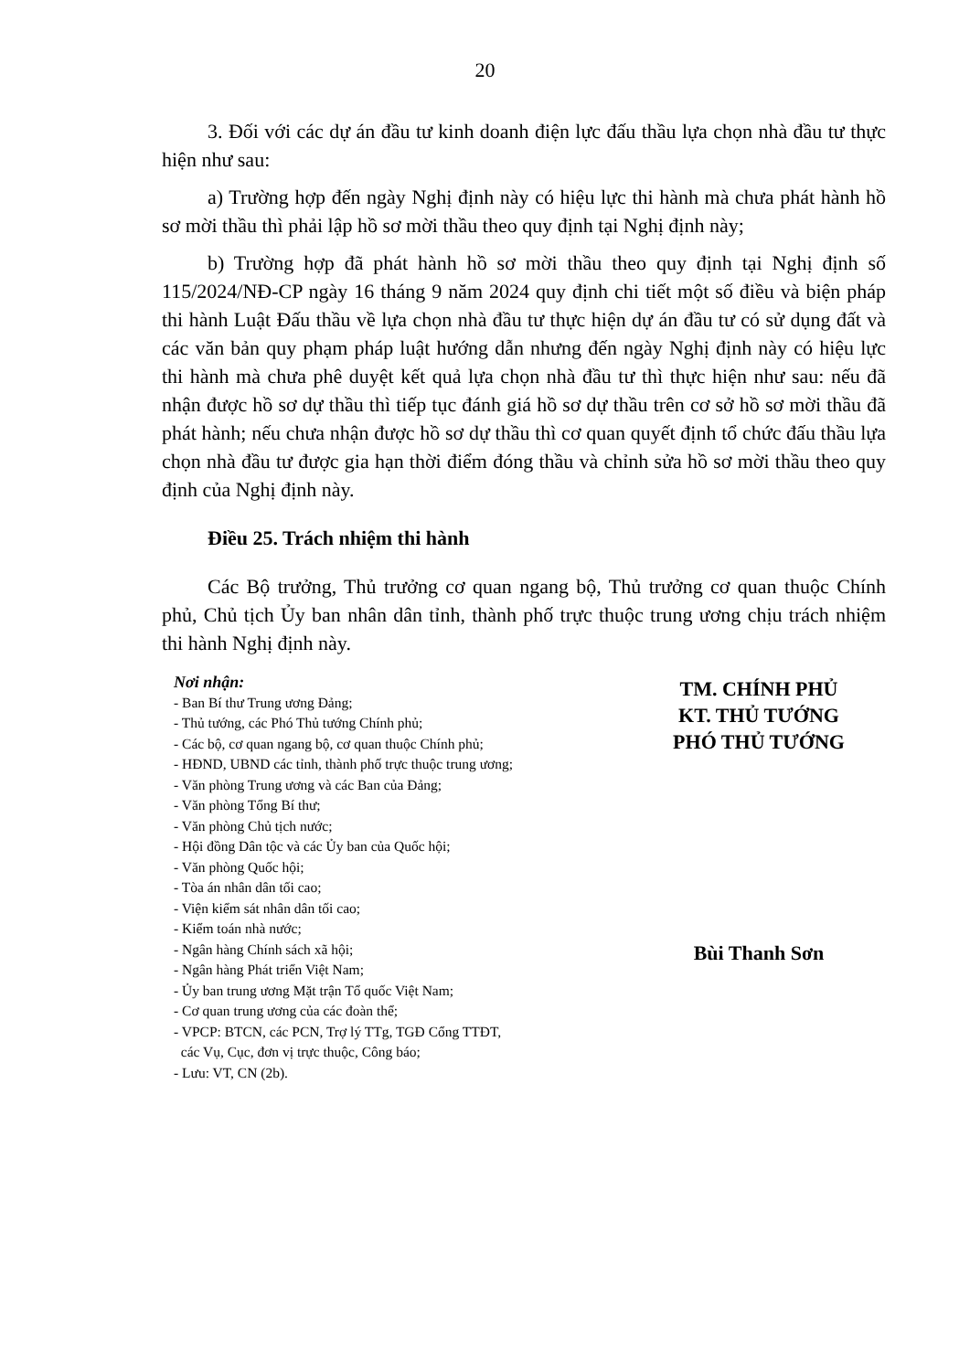20
3. Đối với các dự án đầu tư kinh doanh điện lực đấu thầu lựa chọn nhà đầu tư thực hiện như sau:
a) Trường hợp đến ngày Nghị định này có hiệu lực thi hành mà chưa phát hành hồ sơ mời thầu thì phải lập hồ sơ mời thầu theo quy định tại Nghị định này;
b) Trường hợp đã phát hành hồ sơ mời thầu theo quy định tại Nghị định số 115/2024/NĐ-CP ngày 16 tháng 9 năm 2024 quy định chi tiết một số điều và biện pháp thi hành Luật Đấu thầu về lựa chọn nhà đầu tư thực hiện dự án đầu tư có sử dụng đất và các văn bản quy phạm pháp luật hướng dẫn nhưng đến ngày Nghị định này có hiệu lực thi hành mà chưa phê duyệt kết quả lựa chọn nhà đầu tư thì thực hiện như sau: nếu đã nhận được hồ sơ dự thầu thì tiếp tục đánh giá hồ sơ dự thầu trên cơ sở hồ sơ mời thầu đã phát hành; nếu chưa nhận được hồ sơ dự thầu thì cơ quan quyết định tổ chức đấu thầu lựa chọn nhà đầu tư được gia hạn thời điểm đóng thầu và chỉnh sửa hồ sơ mời thầu theo quy định của Nghị định này.
Điều 25. Trách nhiệm thi hành
Các Bộ trưởng, Thủ trưởng cơ quan ngang bộ, Thủ trưởng cơ quan thuộc Chính phủ, Chủ tịch Ủy ban nhân dân tỉnh, thành phố trực thuộc trung ương chịu trách nhiệm thi hành Nghị định này.
Nơi nhận:
- Ban Bí thư Trung ương Đảng;
- Thủ tướng, các Phó Thủ tướng Chính phủ;
- Các bộ, cơ quan ngang bộ, cơ quan thuộc Chính phủ;
- HĐND, UBND các tỉnh, thành phố trực thuộc trung ương;
- Văn phòng Trung ương và các Ban của Đảng;
- Văn phòng Tổng Bí thư;
- Văn phòng Chủ tịch nước;
- Hội đồng Dân tộc và các Ủy ban của Quốc hội;
- Văn phòng Quốc hội;
- Tòa án nhân dân tối cao;
- Viện kiểm sát nhân dân tối cao;
- Kiểm toán nhà nước;
- Ngân hàng Chính sách xã hội;
- Ngân hàng Phát triển Việt Nam;
- Ủy ban trung ương Mặt trận Tổ quốc Việt Nam;
- Cơ quan trung ương của các đoàn thể;
- VPCP: BTCN, các PCN, Trợ lý TTg, TGĐ Cổng TTĐT,
các Vụ, Cục, đơn vị trực thuộc, Công báo;
- Lưu: VT, CN (2b).
TM. CHÍNH PHỦ
KT. THỦ TƯỚNG
PHÓ THỦ TƯỚNG
Bùi Thanh Sơn